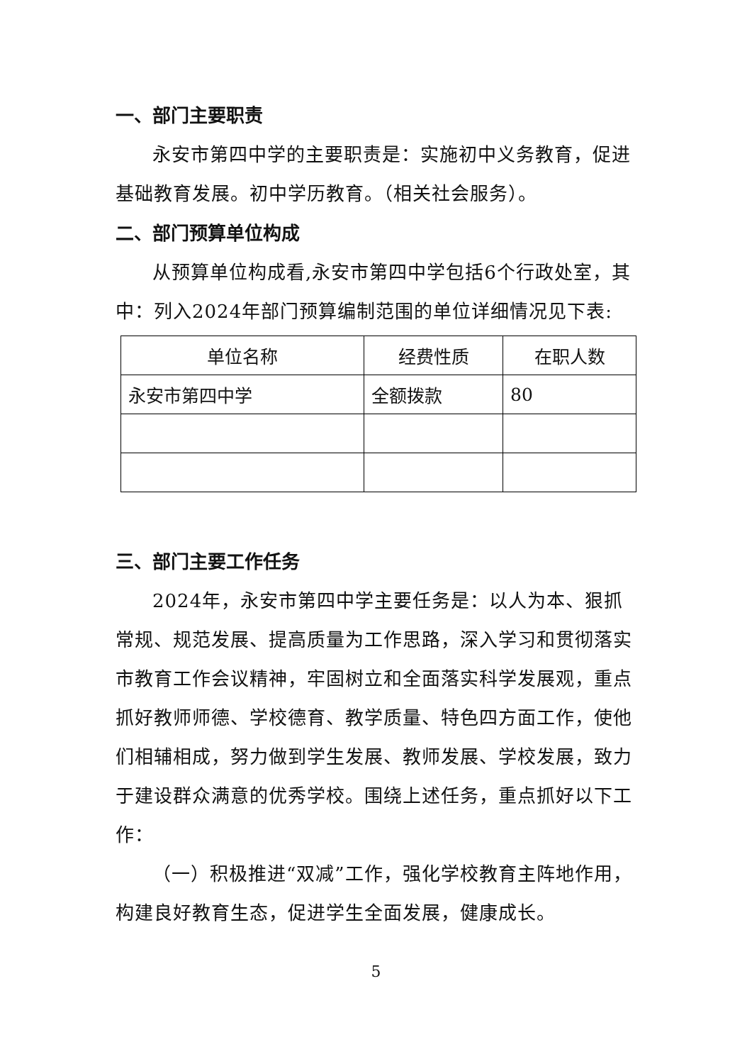一、部门主要职责
永安市第四中学的主要职责是：实施初中义务教育，促进基础教育发展。初中学历教育。（相关社会服务）。
二、部门预算单位构成
从预算单位构成看,永安市第四中学包括6个行政处室，其中：列入2024年部门预算编制范围的单位详细情况见下表:
| 单位名称 | 经费性质 | 在职人数 |
| --- | --- | --- |
| 永安市第四中学 | 全额拨款 | 80 |
三、部门主要工作任务
2024年，永安市第四中学主要任务是：以人为本、狠抓常规、规范发展、提高质量为工作思路，深入学习和贯彻落实市教育工作会议精神，牢固树立和全面落实科学发展观，重点抓好教师师德、学校德育、教学质量、特色四方面工作，使他们相辅相成，努力做到学生发展、教师发展、学校发展，致力于建设群众满意的优秀学校。围绕上述任务，重点抓好以下工作：
（一）积极推进“双减”工作，强化学校教育主阵地作用，构建良好教育生态，促进学生全面发展，健康成长。
5